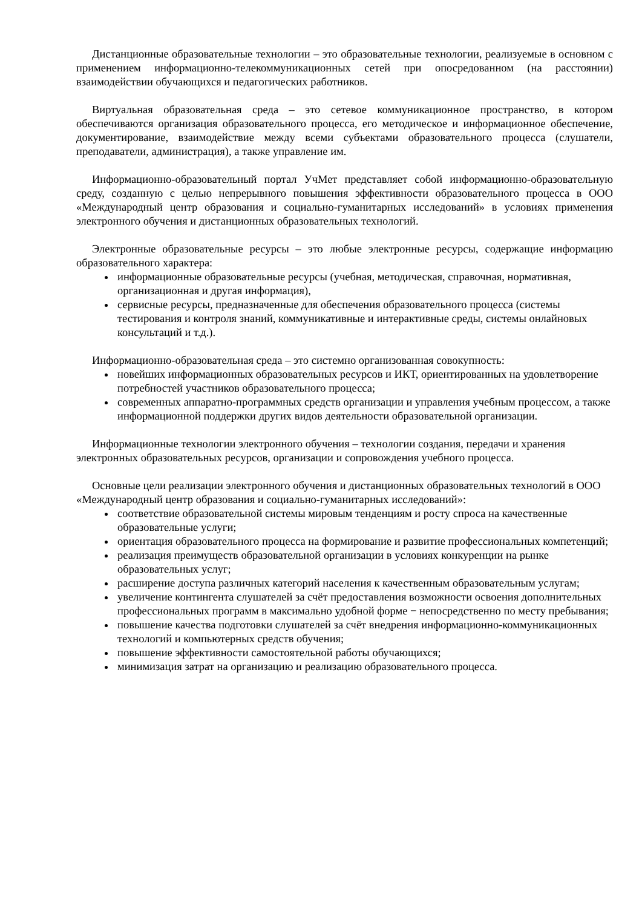Дистанционные образовательные технологии – это образовательные технологии, реализуемые в основном с применением информационно-телекоммуникационных сетей при опосредованном (на расстоянии) взаимодействии обучающихся и педагогических работников.
Виртуальная образовательная среда – это сетевое коммуникационное пространство, в котором обеспечиваются организация образовательного процесса, его методическое и информационное обеспечение, документирование, взаимодействие между всеми субъектами образовательного процесса (слушатели, преподаватели, администрация), а также управление им.
Информационно-образовательный портал УчМет представляет собой информационно-образовательную среду, созданную с целью непрерывного повышения эффективности образовательного процесса в ООО «Международный центр образования и социально-гуманитарных исследований» в условиях применения электронного обучения и дистанционных образовательных технологий.
Электронные образовательные ресурсы – это любые электронные ресурсы, содержащие информацию образовательного характера:
информационные образовательные ресурсы (учебная, методическая, справочная, нормативная, организационная и другая информация),
сервисные ресурсы, предназначенные для обеспечения образовательного процесса (системы тестирования и контроля знаний, коммуникативные и интерактивные среды, системы онлайновых консультаций и т.д.).
Информационно-образовательная среда – это системно организованная совокупность:
новейших информационных образовательных ресурсов и ИКТ, ориентированных на удовлетворение потребностей участников образовательного процесса;
современных аппаратно-программных средств организации и управления учебным процессом, а также информационной поддержки других видов деятельности образовательной организации.
Информационные технологии электронного обучения – технологии создания, передачи и хранения электронных образовательных ресурсов, организации и сопровождения учебного процесса.
Основные цели реализации электронного обучения и дистанционных образовательных технологий в ООО «Международный центр образования и социально-гуманитарных исследований»:
соответствие образовательной системы мировым тенденциям и росту спроса на качественные образовательные услуги;
ориентация образовательного процесса на формирование и развитие профессиональных компетенций;
реализация преимуществ образовательной организации в условиях конкуренции на рынке образовательных услуг;
расширение доступа различных категорий населения к качественным образовательным услугам;
увеличение контингента слушателей за счёт предоставления возможности освоения дополнительных профессиональных программ в максимально удобной форме − непосредственно по месту пребывания;
повышение качества подготовки слушателей за счёт внедрения информационно-коммуникационных технологий и компьютерных средств обучения;
повышение эффективности самостоятельной работы обучающихся;
минимизация затрат на организацию и реализацию образовательного процесса.